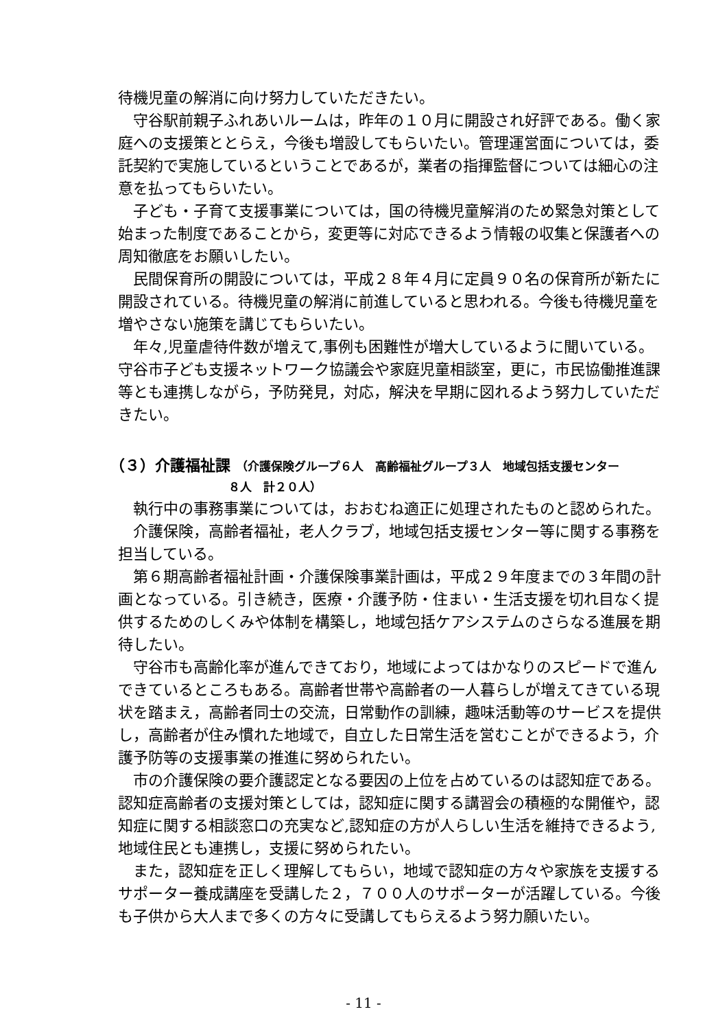待機児童の解消に向け努力していただきたい。
守谷駅前親子ふれあいルームは，昨年の１０月に開設され好評である。働く家庭への支援策ととらえ，今後も増設してもらいたい。管理運営面については，委託契約で実施しているということであるが，業者の指揮監督については細心の注意を払ってもらいたい。
子ども・子育て支援事業については，国の待機児童解消のため緊急対策として始まった制度であることから，変更等に対応できるよう情報の収集と保護者への周知徹底をお願いしたい。
民間保育所の開設については，平成２８年４月に定員９０名の保育所が新たに開設されている。待機児童の解消に前進していると思われる。今後も待機児童を増やさない施策を講じてもらいたい。
年々,児童虐待件数が増えて,事例も困難性が増大しているように聞いている。守谷市子ども支援ネットワーク協議会や家庭児童相談室，更に，市民協働推進課等とも連携しながら，予防発見，対応，解決を早期に図れるよう努力していただきたい。
（３）介護福祉課 （介護保険グループ６人　高齢福祉グループ３人　地域包括支援センター
８人　計２０人）
執行中の事務事業については，おおむね適正に処理されたものと認められた。
介護保険，高齢者福祉，老人クラブ，地域包括支援センター等に関する事務を担当している。
第６期高齢者福祉計画・介護保険事業計画は，平成２９年度までの３年間の計画となっている。引き続き，医療・介護予防・住まい・生活支援を切れ目なく提供するためのしくみや体制を構築し，地域包括ケアシステムのさらなる進展を期待したい。
守谷市も高齢化率が進んできており，地域によってはかなりのスピードで進んできているところもある。高齢者世帯や高齢者の一人暮らしが増えてきている現状を踏まえ，高齢者同士の交流，日常動作の訓練，趣味活動等のサービスを提供し，高齢者が住み慣れた地域で，自立した日常生活を営むことができるよう，介護予防等の支援事業の推進に努められたい。
市の介護保険の要介護認定となる要因の上位を占めているのは認知症である。認知症高齢者の支援対策としては，認知症に関する講習会の積極的な開催や，認知症に関する相談窓口の充実など,認知症の方が人らしい生活を維持できるよう,地域住民とも連携し，支援に努められたい。
また，認知症を正しく理解してもらい，地域で認知症の方々や家族を支援するサポーター養成講座を受講した２，７００人のサポーターが活躍している。今後も子供から大人まで多くの方々に受講してもらえるよう努力願いたい。
- 11 -